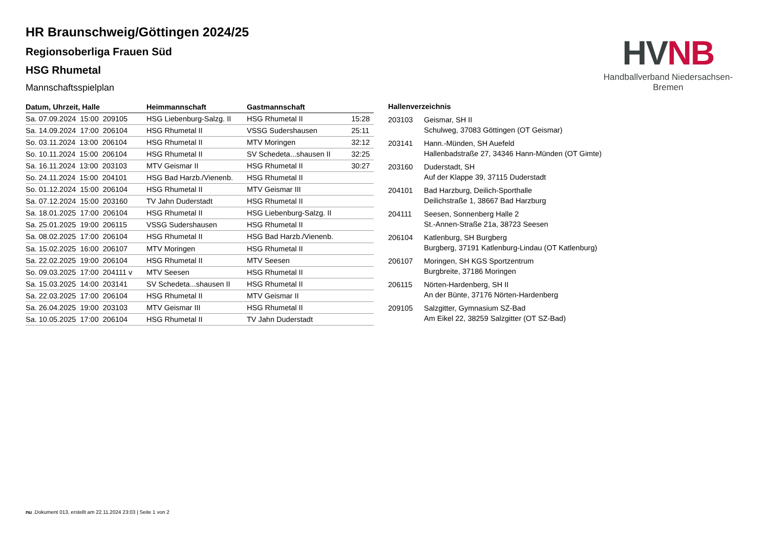HVNB
Handballverband Niedersachsen-Bremen
HR Braunschweig/Göttingen 2024/25
Regionsoberliga Frauen Süd
HSG Rhumetal
Mannschaftsspielplan
| Datum, Uhrzeit, Halle | Heimmannschaft | Gastmannschaft | |
| --- | --- | --- | --- |
| Sa. 07.09.2024 15:00 209105 | HSG Liebenburg-Salzg. II | HSG Rhumetal II | 15:28 |
| Sa. 14.09.2024 17:00 206104 | HSG Rhumetal II | VSSG Sudershausen | 25:11 |
| So. 03.11.2024 13:00 206104 | HSG Rhumetal II | MTV Moringen | 32:12 |
| So. 10.11.2024 15:00 206104 | HSG Rhumetal II | SV Schedeta...shausen II | 32:25 |
| Sa. 16.11.2024 13:00 203103 | MTV Geismar II | HSG Rhumetal II | 30:27 |
| So. 24.11.2024 15:00 204101 | HSG Bad Harzb./Vienenb. | HSG Rhumetal II | |
| So. 01.12.2024 15:00 206104 | HSG Rhumetal II | MTV Geismar III | |
| Sa. 07.12.2024 15:00 203160 | TV Jahn Duderstadt | HSG Rhumetal II | |
| Sa. 18.01.2025 17:00 206104 | HSG Rhumetal II | HSG Liebenburg-Salzg. II | |
| Sa. 25.01.2025 19:00 206115 | VSSG Sudershausen | HSG Rhumetal II | |
| Sa. 08.02.2025 17:00 206104 | HSG Rhumetal II | HSG Bad Harzb./Vienenb. | |
| Sa. 15.02.2025 16:00 206107 | MTV Moringen | HSG Rhumetal II | |
| Sa. 22.02.2025 19:00 206104 | HSG Rhumetal II | MTV Seesen | |
| So. 09.03.2025 17:00 204111 v | MTV Seesen | HSG Rhumetal II | |
| Sa. 15.03.2025 14:00 203141 | SV Schedeta...shausen II | HSG Rhumetal II | |
| Sa. 22.03.2025 17:00 206104 | HSG Rhumetal II | MTV Geismar II | |
| Sa. 26.04.2025 19:00 203103 | MTV Geismar III | HSG Rhumetal II | |
| Sa. 10.05.2025 17:00 206104 | HSG Rhumetal II | TV Jahn Duderstadt | |
| Hallenverzeichnis | |
| --- | --- |
| 203103 | Geismar, SH II Schulweg, 37083 Göttingen (OT Geismar) |
| 203141 | Hann.-Münden, SH Auefeld Hallenbadstraße 27, 34346 Hann-Münden (OT Gimte) |
| 203160 | Duderstadt, SH Auf der Klappe 39, 37115 Duderstadt |
| 204101 | Bad Harzburg, Deilich-Sporthalle Deilichstraße 1, 38667 Bad Harzburg |
| 204111 | Seesen, Sonnenberg Halle 2 St.-Annen-Straße 21a, 38723 Seesen |
| 206104 | Katlenburg, SH Burgberg Burgberg, 37191 Katlenburg-Lindau (OT Katlenburg) |
| 206107 | Moringen, SH KGS Sportzentrum Burgbreite, 37186 Moringen |
| 206115 | Nörten-Hardenberg, SH II An der Bünte, 37176 Nörten-Hardenberg |
| 209105 | Salzgitter, Gymnasium SZ-Bad Am Eikel 22, 38259 Salzgitter (OT SZ-Bad) |
nu .Dokument 013, erstellt am 22.11.2024 23:03 | Seite 1 von 2